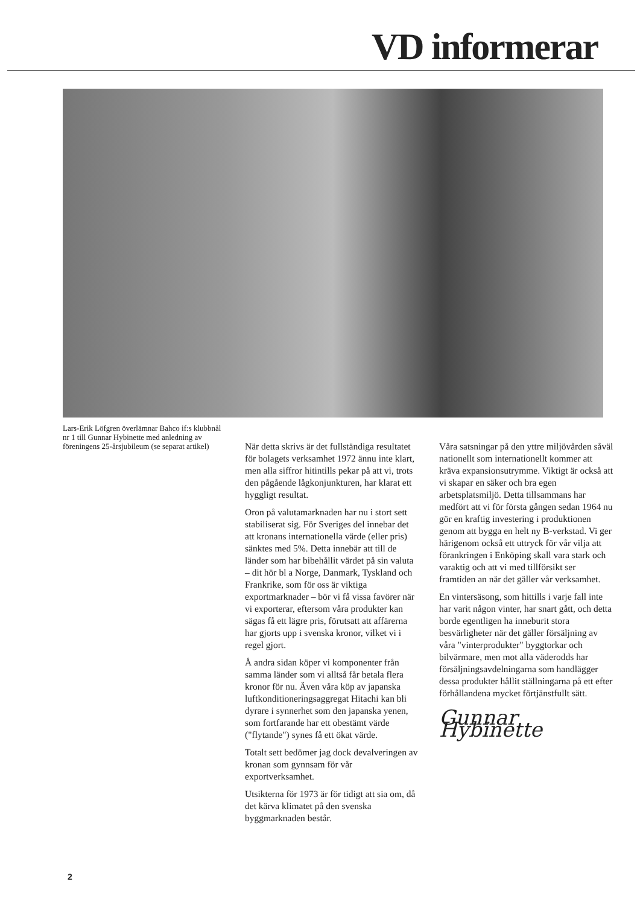VD informerar
Lars-Erik Löfgren överlämnar Bahco if:s klubbnål nr 1 till Gunnar Hybinette med anledning av föreningens 25-årsjubileum (se separat artikel)
När detta skrivs är det fullständiga resultatet för bolagets verksamhet 1972 ännu inte klart, men alla siffror hitintills pekar på att vi, trots den pågående lågkonjunkturen, har klarat ett hyggligt resultat.
Oron på valutamarknaden har nu i stort sett stabiliserat sig. För Sveriges del innebar det att kronans internationella värde (eller pris) sänktes med 5%. Detta innebär att till de länder som har bibehållit värdet på sin valuta – dit hör bl a Norge, Danmark, Tyskland och Frankrike, som för oss är viktiga exportmarknader – bör vi få vissa favörer när vi exporterar, eftersom våra produkter kan sägas få ett lägre pris, förutsatt att affärerna har gjorts upp i svenska kronor, vilket vi i regel gjort.
Å andra sidan köper vi komponenter från samma länder som vi alltså får betala flera kronor för nu. Även våra köp av japanska luftkonditioneringsaggregat Hitachi kan bli dyrare i synnerhet som den japanska yenen, som fortfarande har ett obestämt värde ("flytande") synes få ett ökat värde.
Totalt sett bedömer jag dock devalveringen av kronan som gynnsam för vår exportverksamhet.
Utsikterna för 1973 är för tidigt att sia om, då det kärva klimatet på den svenska byggmarknaden består.
Våra satsningar på den yttre miljövården såväl nationellt som internationellt kommer att kräva expansionsutrymme. Viktigt är också att vi skapar en säker och bra egen arbetsplatsmiljö. Detta tillsammans har medfört att vi för första gången sedan 1964 nu gör en kraftig investering i produktionen genom att bygga en helt ny B-verkstad. Vi ger härigenom också ett uttryck för vår vilja att förankringen i Enköping skall vara stark och varaktig och att vi med tillförsikt ser framtiden an när det gäller vår verksamhet.
En vintersäsong, som hittills i varje fall inte har varit någon vinter, har snart gått, och detta borde egentligen ha inneburit stora besvärligheter när det gäller försäljning av våra "vinterprodukter" byggtorkar och bilvärmare, men mot alla väderodds har försäljningsavdelningarna som handlägger dessa produkter hållit ställningarna på ett efter förhållandena mycket förtjänstfullt sätt.
Gunnar Hybinette
2